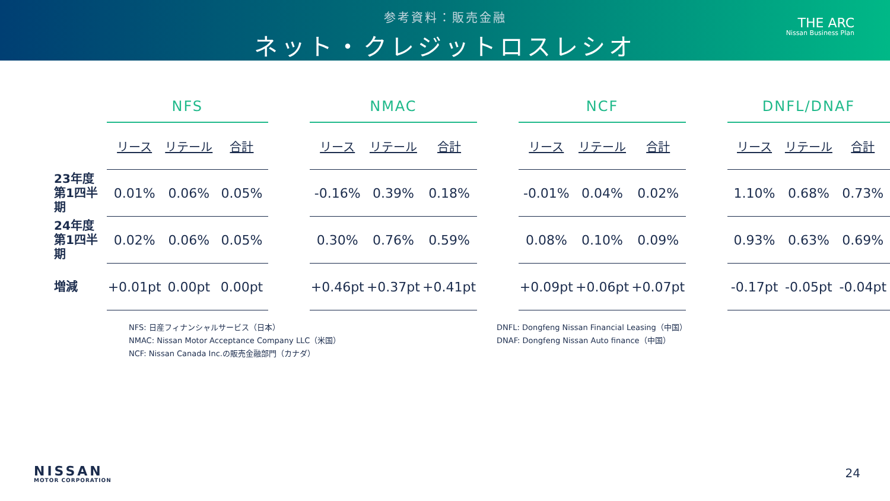参考資料：販売金融
ネット・クレジットロスレシオ
THE ARC
Nissan Business Plan
| | NFS | | | | NMAC | | | | NCF | | | | DNFL/DNAF | | |
| | リース | リテール | 合計 | | リース | リテール | 合計 | | リース | リテール | 合計 | | リース | リテール | 合計 |
| 23年度 第1四半期 | 0.01% | 0.06% | 0.05% | | -0.16% | 0.39% | 0.18% | | -0.01% | 0.04% | 0.02% | | 1.10% | 0.68% | 0.73% |
| 24年度 第1四半期 | 0.02% | 0.06% | 0.05% | | 0.30% | 0.76% | 0.59% | | 0.08% | 0.10% | 0.09% | | 0.93% | 0.63% | 0.69% |
| 増減 | +0.01pt | 0.00pt | 0.00pt | | +0.46pt | +0.37pt | +0.41pt | | +0.09pt | +0.06pt | +0.07pt | | -0.17pt | -0.05pt | -0.04pt |
NFS: 日産フィナンシャルサービス（日本）
NMAC: Nissan Motor Acceptance Company LLC（米国）
NCF: Nissan Canada Inc.の販売金融部門（カナダ）
DNFL: Dongfeng Nissan Financial Leasing（中国）
DNAF: Dongfeng Nissan Auto finance（中国）
NISSAN
MOTOR CORPORATION
24